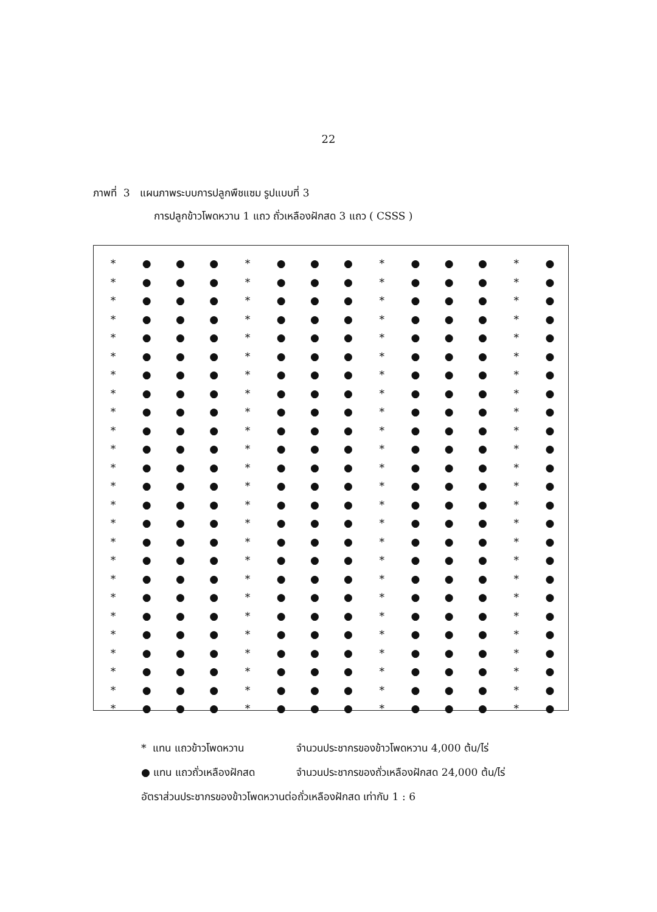22
ภาพที่ 3 แผนภาพระบบการปลูกพืชแซม รูปแบบที่ 3
การปลูกข้าวโพดหวาน 1 แถว ถั่วเหลืองฝักสด 3 แถว ( CSSS )
* ● ● ● * ● ● ● * ● ● ● * ●
* ● ● ● * ● ● ● * ● ● ● * ●
* ● ● ● * ● ● ● * ● ● ● * ●
* ● ● ● * ● ● ● * ● ● ● * ●
* ● ● ● * ● ● ● * ● ● ● * ●
* ● ● ● * ● ● ● * ● ● ● * ●
* ● ● ● * ● ● ● * ● ● ● * ●
* ● ● ● * ● ● ● * ● ● ● * ●
* ● ● ● * ● ● ● * ● ● ● * ●
* ● ● ● * ● ● ● * ● ● ● * ●
* ● ● ● * ● ● ● * ● ● ● * ●
* ● ● ● * ● ● ● * ● ● ● * ●
* ● ● ● * ● ● ● * ● ● ● * ●
* ● ● ● * ● ● ● * ● ● ● * ●
* ● ● ● * ● ● ● * ● ● ● * ●
* ● ● ● * ● ● ● * ● ● ● * ●
* ● ● ● * ● ● ● * ● ● ● * ●
* ● ● ● * ● ● ● * ● ● ● * ●
* ● ● ● * ● ● ● * ● ● ● * ●
* ● ● ● * ● ● ● * ● ● ● * ●
* ● ● ● * ● ● ● * ● ● ● * ●
* ● ● ● * ● ● ● * ● ● ● * ●
* ● ● ● * ● ● ● * ● ● ● * ●
* ● ● ● * ● ● ● * ● ● ● * ●
* ● ● ● * ● ● ● * ● ● ● * ●
* แทน แถวข้าวโพดหวาน จำนวนประชากรของข้าวโพดหวาน 4,000 ต้น/ไร่
● แทน แถวถั่วเหลืองฝักสด จำนวนประชากรของถั่วเหลืองฝักสด 24,000 ต้น/ไร่
อัตราส่วนประชากรของข้าวโพดหวานต่อถั่วเหลืองฝักสด เท่ากับ 1 : 6